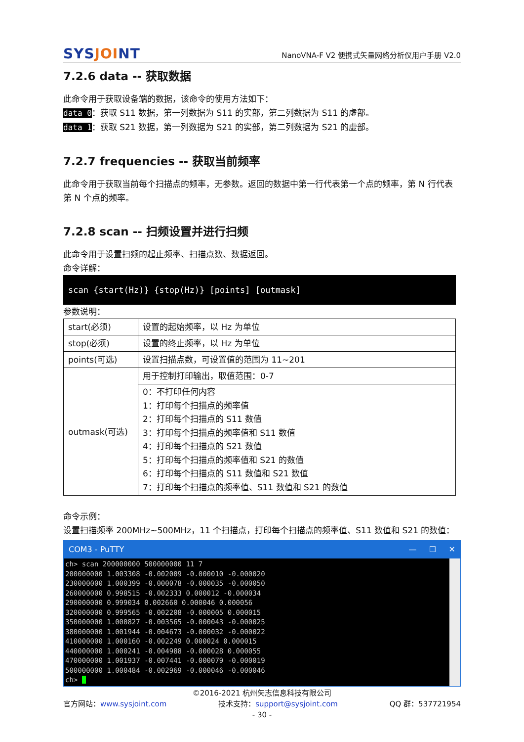SYSJOINT
NanoVNA-F V2 便携式矢量网络分析仪用户手册 V2.0
7.2.6 data -- 获取数据
此命令用于获取设备端的数据，该命令的使用方法如下：
data 0：获取 S11 数据，第一列数据为 S11 的实部，第二列数据为 S11 的虚部。
data 1：获取 S21 数据，第一列数据为 S21 的实部，第二列数据为 S21 的虚部。
7.2.7 frequencies -- 获取当前频率
此命令用于获取当前每个扫描点的频率，无参数。返回的数据中第一行代表第一个点的频率，第 N 行代表第 N 个点的频率。
7.2.8 scan -- 扫频设置并进行扫频
此命令用于设置扫频的起止频率、扫描点数、数据返回。
命令详解：
scan {start(Hz)} {stop(Hz)} [points] [outmask]
参数说明：
| start(必须) | 设置的起始频率，以 Hz 为单位 |
| stop(必须) | 设置的终止频率，以 Hz 为单位 |
| points(可选) | 设置扫描点数，可设置值的范围为 11~201 |
| outmask(可选) | 用于控制打印输出，取值范围：0-7 |
| | 0：不打印任何内容 1：打印每个扫描点的频率值 2：打印每个扫描点的 S11 数值 3：打印每个扫描点的频率值和 S11 数值 4：打印每个扫描点的 S21 数值 5：打印每个扫描点的频率值和 S21 的数值 6：打印每个扫描点的 S11 数值和 S21 数值 7：打印每个扫描点的频率值、S11 数值和 S21 的数值 |
命令示例：
设置扫描频率 200MHz~500MHz，11 个扫描点，打印每个扫描点的频率值、S11 数值和 S21 的数值：
COM3 - PuTTY — ☐ ✕
ch> scan 200000000 500000000 11 7 200000000 1.003308 -0.002009 -0.000010 -0.000020 230000000 1.000399 -0.000078 -0.000035 -0.000050 260000000 0.998515 -0.002333 0.000012 -0.000034 290000000 0.999034 0.002660 0.000046 0.000056 320000000 0.999565 -0.002208 -0.000005 0.000015 350000000 1.000827 -0.003565 -0.000043 -0.000025 380000000 1.001944 -0.004673 -0.000032 -0.000022 410000000 1.000160 -0.002249 0.000024 0.000015 440000000 1.000241 -0.004988 -0.000028 0.000055 470000000 1.001937 -0.007441 -0.000079 -0.000019 500000000 1.000484 -0.002969 -0.000046 -0.000046 ch>
©2016-2021 杭州矢志信息科技有限公司
官方网站：www.sysjoint.com 技术支持：support@sysjoint.com QQ 群：537721954
- 30 -